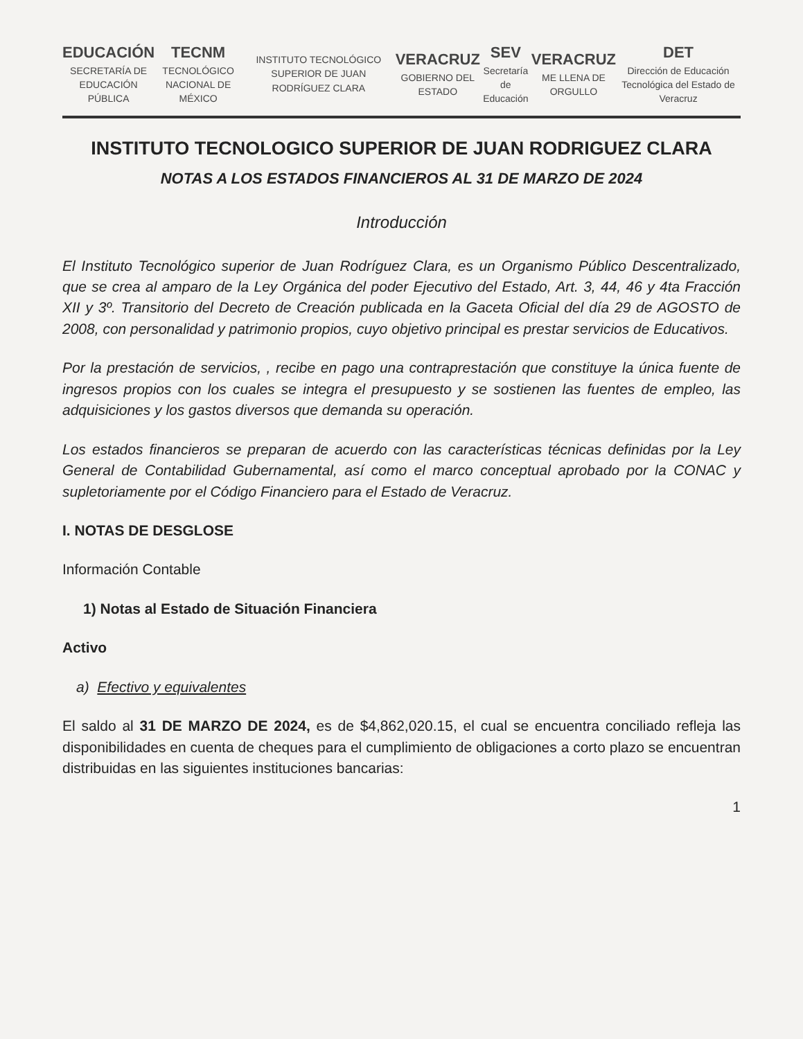EDUCACIÓN
SECRETARÍA DE EDUCACIÓN PÚBLICA TECNM
TECNOLÓGICO NACIONAL DE MÉXICO INSTITUTO TECNOLÓGICO SUPERIOR DE JUAN RODRÍGUEZ CLARA VERACRUZ
GOBIERNO DEL ESTADO SEV
Secretaría de Educación VERACRUZ
ME LLENA DE ORGULLO DET
Dirección de Educación Tecnológica del Estado de Veracruz
INSTITUTO TECNOLOGICO SUPERIOR DE JUAN RODRIGUEZ CLARA
NOTAS A LOS ESTADOS FINANCIEROS AL 31 DE MARZO DE 2024
Introducción
El Instituto Tecnológico superior de Juan Rodríguez Clara, es un Organismo Público Descentralizado, que se crea al amparo de la Ley Orgánica del poder Ejecutivo del Estado, Art. 3, 44, 46 y 4ta Fracción XII y 3º. Transitorio del Decreto de Creación publicada en la Gaceta Oficial del día 29 de AGOSTO de 2008, con personalidad y patrimonio propios, cuyo objetivo principal es prestar servicios de Educativos.
Por la prestación de servicios, , recibe en pago una contraprestación que constituye la única fuente de ingresos propios con los cuales se integra el presupuesto y se sostienen las fuentes de empleo, las adquisiciones y los gastos diversos que demanda su operación.
Los estados financieros se preparan de acuerdo con las características técnicas definidas por la Ley General de Contabilidad Gubernamental, así como el marco conceptual aprobado por la CONAC y supletoriamente por el Código Financiero para el Estado de Veracruz.
I. NOTAS DE DESGLOSE
Información Contable
1) Notas al Estado de Situación Financiera
Activo
a) Efectivo y equivalentes
El saldo al 31 DE MARZO DE 2024, es de $4,862,020.15, el cual se encuentra conciliado refleja las disponibilidades en cuenta de cheques para el cumplimiento de obligaciones a corto plazo se encuentran distribuidas en las siguientes instituciones bancarias:
1